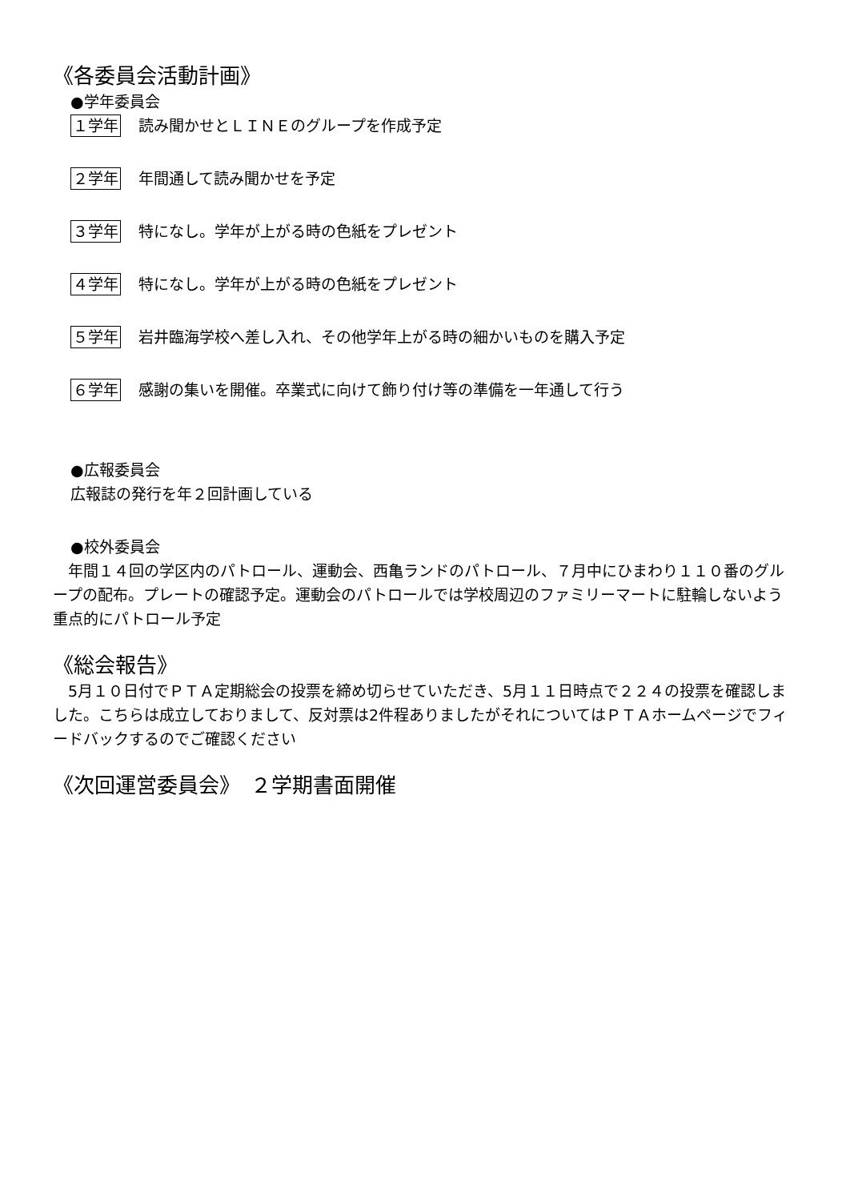《各委員会活動計画》
●学年委員会
１学年 読み聞かせとＬＩＮＥのグループを作成予定
２学年 年間通して読み聞かせを予定
３学年 特になし。学年が上がる時の色紙をプレゼント
４学年 特になし。学年が上がる時の色紙をプレゼント
５学年 岩井臨海学校へ差し入れ、その他学年上がる時の細かいものを購入予定
６学年 感謝の集いを開催。卒業式に向けて飾り付け等の準備を一年通して行う
●広報委員会
広報誌の発行を年２回計画している
●校外委員会
　年間１４回の学区内のパトロール、運動会、西亀ランドのパトロール、７月中にひまわり１１０番のグループの配布。プレートの確認予定。運動会のパトロールでは学校周辺のファミリーマートに駐輪しないよう重点的にパトロール予定
《総会報告》
　5月１０日付でＰＴＡ定期総会の投票を締め切らせていただき、5月１１日時点で２２４の投票を確認しました。こちらは成立しておりまして、反対票は2件程ありましたがそれについてはＰＴＡホームページでフィードバックするのでご確認ください
《次回運営委員会》　２学期書面開催